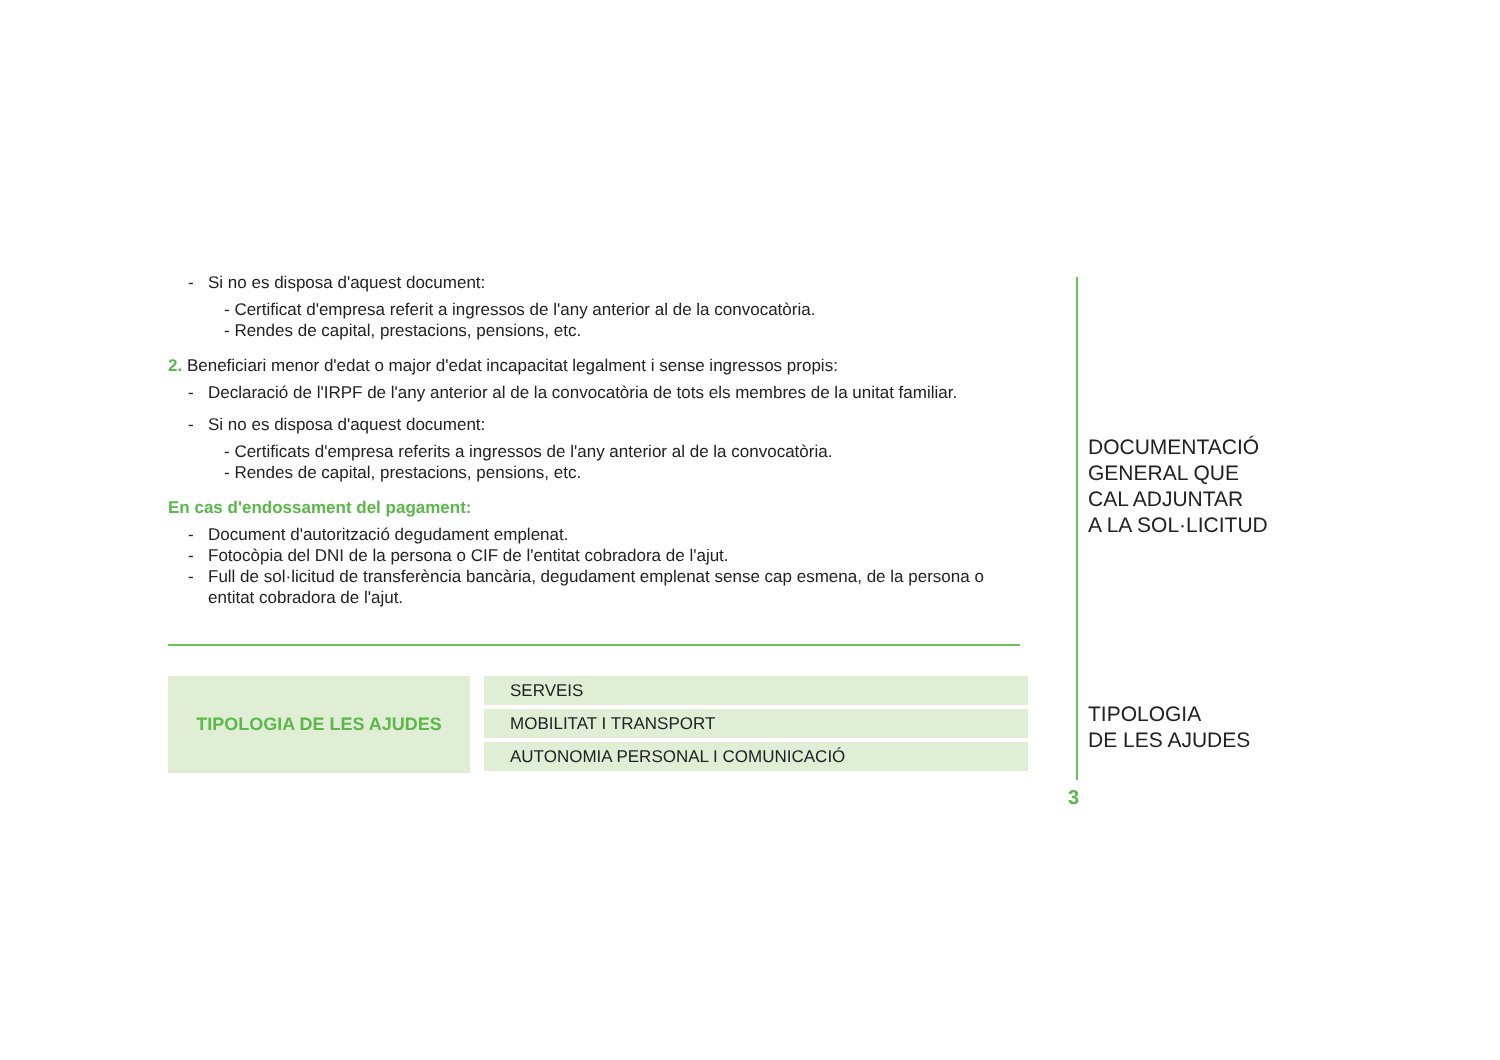- Si no es disposa d'aquest document:
- Certificat d'empresa referit a ingressos de l'any anterior al de la convocatòria.
- Rendes de capital, prestacions, pensions, etc.
2. Beneficiari menor d'edat o major d'edat incapacitat legalment i sense ingressos propis:
- Declaració de l'IRPF de l'any anterior al de la convocatòria de tots els membres de la unitat familiar.
- Si no es disposa d'aquest document:
- Certificats d'empresa referits a ingressos de l'any anterior al de la convocatòria.
- Rendes de capital, prestacions, pensions, etc.
En cas d'endossament del pagament:
- Document d'autorització degudament emplenat.
- Fotocòpia del DNI de la persona o CIF de l'entitat cobradora de l'ajut.
- Full de sol·licitud de transferència bancària, degudament emplenat sense cap esmena, de la persona o entitat cobradora de l'ajut.
TIPOLOGIA DE LES AJUDES
SERVEIS
MOBILITAT I TRANSPORT
AUTONOMIA PERSONAL I COMUNICACIÓ
DOCUMENTACIÓ
GENERAL QUE
CAL ADJUNTAR
A LA SOL·LICITUD
TIPOLOGIA
DE LES AJUDES
3